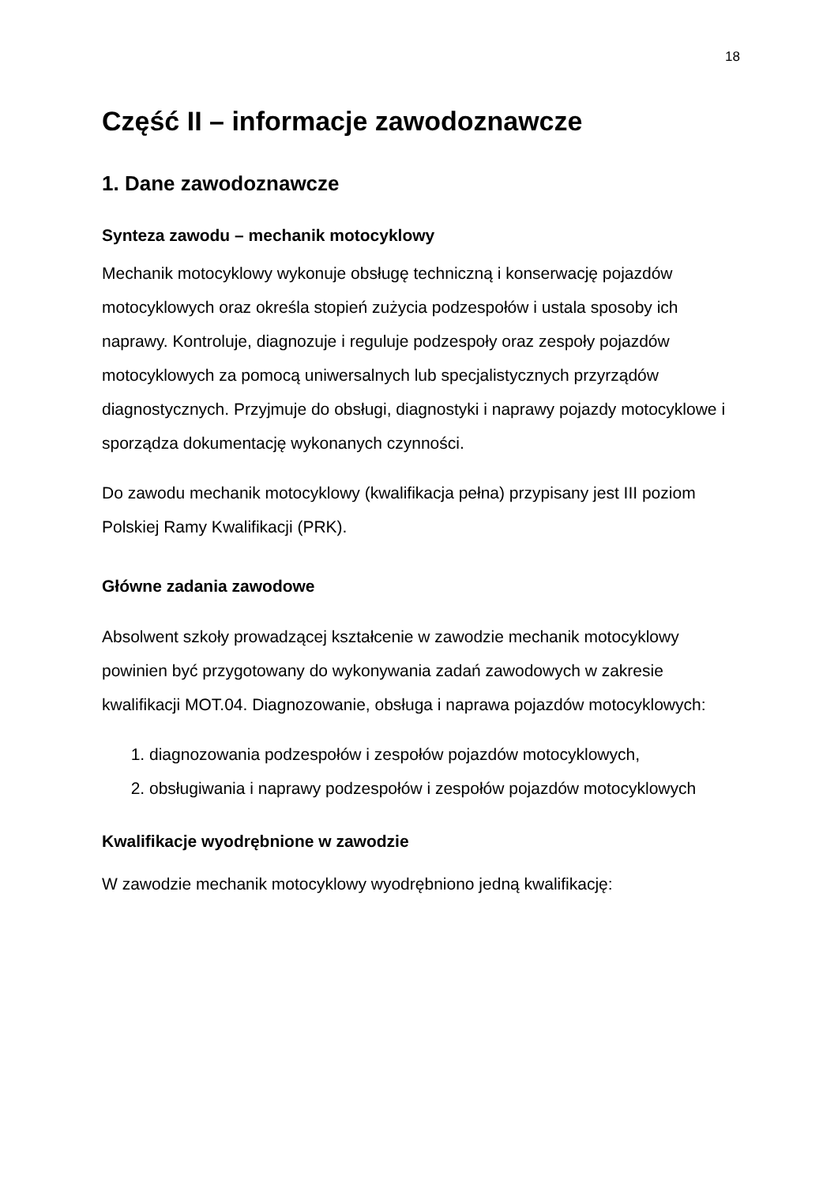18
Część II – informacje zawodoznawcze
1. Dane zawodoznawcze
Synteza zawodu – mechanik motocyklowy
Mechanik motocyklowy wykonuje obsługę techniczną i konserwację pojazdów motocyklowych oraz określa stopień zużycia podzespołów i ustala sposoby ich naprawy. Kontroluje, diagnozuje i reguluje podzespoły oraz zespoły pojazdów motocyklowych za pomocą uniwersalnych lub specjalistycznych przyrządów diagnostycznych. Przyjmuje do obsługi, diagnostyki i naprawy pojazdy motocyklowe i sporządza dokumentację wykonanych czynności.
Do zawodu mechanik motocyklowy (kwalifikacja pełna) przypisany jest III poziom Polskiej Ramy Kwalifikacji (PRK).
Główne zadania zawodowe
Absolwent szkoły prowadzącej kształcenie w zawodzie mechanik motocyklowy powinien być przygotowany do wykonywania zadań zawodowych w zakresie kwalifikacji MOT.04. Diagnozowanie, obsługa i naprawa pojazdów motocyklowych:
1. diagnozowania podzespołów i zespołów pojazdów motocyklowych,
2. obsługiwania i naprawy podzespołów i zespołów pojazdów motocyklowych
Kwalifikacje wyodrębnione w zawodzie
W zawodzie mechanik motocyklowy wyodrębniono jedną kwalifikację: